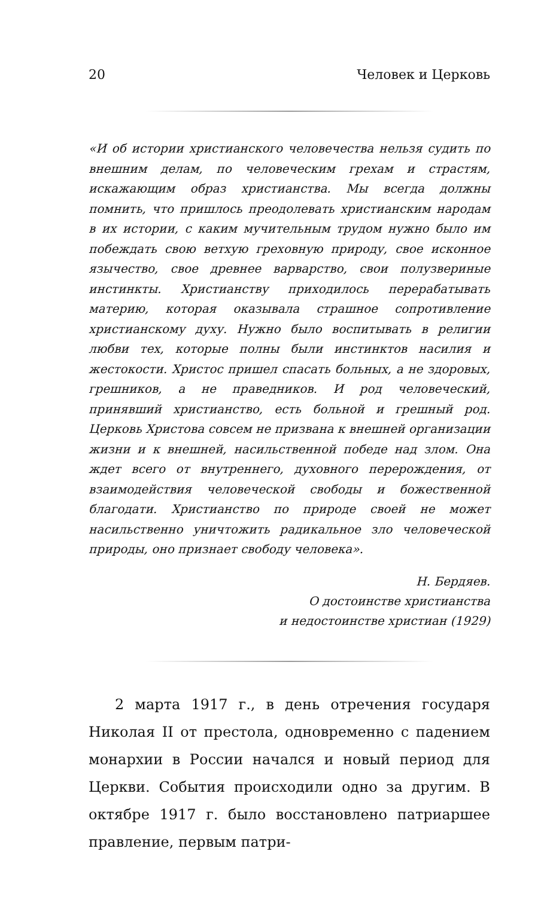20 Человек и Церковь
«И об истории христианского человечества нельзя судить по внешним делам, по человеческим грехам и страстям, искажающим образ христианства. Мы всегда должны помнить, что пришлось преодолевать христианским народам в их истории, с каким мучительным трудом нужно было им побеждать свою ветхую греховную природу, свое исконное язычество, свое древнее варварство, свои полузвериные инстинкты. Христианству приходилось перерабатывать материю, которая оказывала страшное сопротивление христианскому духу. Нужно было воспитывать в религии любви тех, которые полны были инстинктов насилия и жестокости. Христос пришел спасать больных, а не здоровых, грешников, а не праведников. И род человеческий, принявший христианство, есть больной и грешный род. Церковь Христова совсем не призвана к внешней организации жизни и к внешней, насильственной победе над злом. Она ждет всего от внутреннего, духовного перерождения, от взаимодействия человеческой свободы и божественной благодати. Христианство по природе своей не может насильственно уничтожить радикальное зло человеческой природы, оно признает свободу человека».
Н. Бердяев.
О достоинстве христианства
и недостоинстве христиан (1929)
2 марта 1917 г., в день отречения государя Николая II от престола, одновременно с падением монархии в России начался и новый период для Церкви. События происходили одно за другим. В октябре 1917 г. было восстановлено патриаршее правление, первым патри-